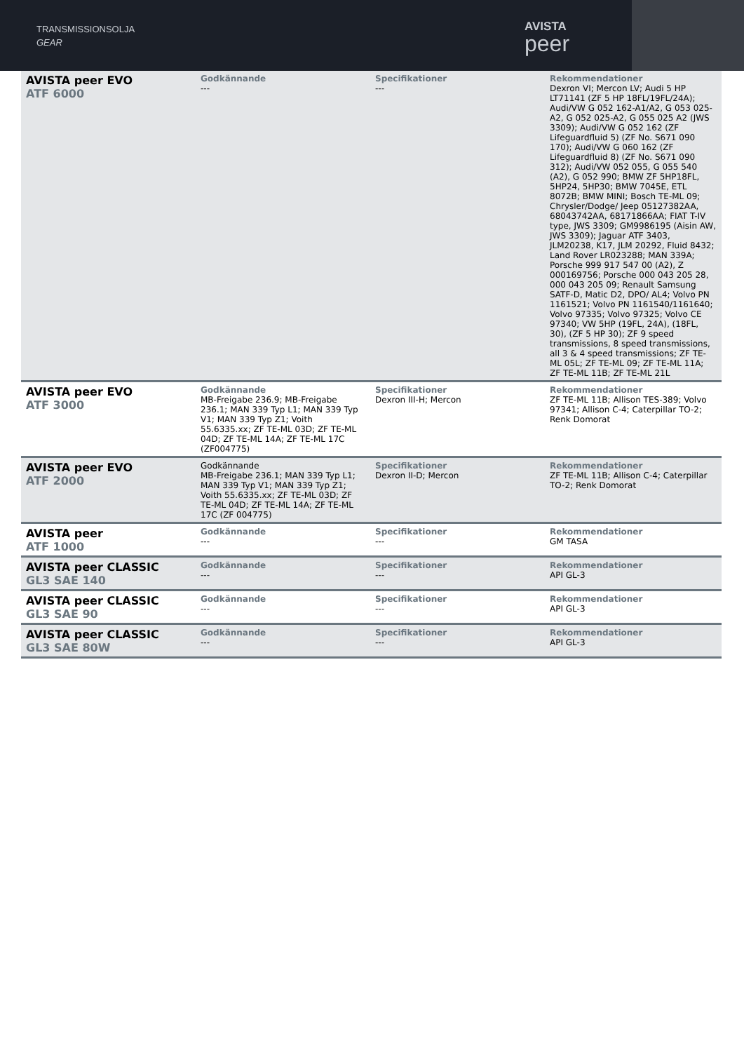TRANSMISSIONSOLJA
GEAR
AVISTA
peer
| AVISTA peer EVO ATF 6000 | Godkännande --- | Specifikationer --- | Rekommendationer Dexron VI; Mercon LV; Audi 5 HP LT71141 (ZF 5 HP 18FL/19FL/24A); Audi/VW G 052 162-A1/A2, G 053 025-A2, G 052 025-A2, G 055 025 A2 (JWS 3309); Audi/VW G 052 162 (ZF Lifeguardfluid 5) (ZF No. S671 090 170); Audi/VW G 060 162 (ZF Lifeguardfluid 8) (ZF No. S671 090 312); Audi/VW 052 055, G 055 540 (A2), G 052 990; BMW ZF 5HP18FL, 5HP24, 5HP30; BMW 7045E, ETL 8072B; BMW MINI; Bosch TE-ML 09; Chrysler/Dodge/ Jeep 05127382AA, 68043742AA, 68171866AA; FIAT T-IV type, JWS 3309; GM9986195 (Aisin AW, JWS 3309); Jaguar ATF 3403, JLM20238, K17, JLM 20292, Fluid 8432; Land Rover LR023288; MAN 339A; Porsche 999 917 547 00 (A2), Z 000169756; Porsche 000 043 205 28, 000 043 205 09; Renault Samsung SATF-D, Matic D2, DPO/ AL4; Volvo PN 1161521; Volvo PN 1161540/1161640; Volvo 97335; Volvo 97325; Volvo CE 97340; VW 5HP (19FL, 24A), (18FL, 30), (ZF 5 HP 30); ZF 9 speed transmissions, 8 speed transmissions, all 3 & 4 speed transmissions; ZF TE-ML 05L; ZF TE-ML 09; ZF TE-ML 11A; ZF TE-ML 11B; ZF TE-ML 21L |
| AVISTA peer EVO ATF 3000 | Godkännande MB-Freigabe 236.9; MB-Freigabe 236.1; MAN 339 Typ L1; MAN 339 Typ V1; MAN 339 Typ Z1; Voith 55.6335.xx; ZF TE-ML 03D; ZF TE-ML 04D; ZF TE-ML 14A; ZF TE-ML 17C (ZF004775) | Specifikationer Dexron III-H; Mercon | Rekommendationer ZF TE-ML 11B; Allison TES-389; Volvo 97341; Allison C-4; Caterpillar TO-2; Renk Domorat |
| AVISTA peer EVO ATF 2000 | Godkännande MB-Freigabe 236.1; MAN 339 Typ L1; MAN 339 Typ V1; MAN 339 Typ Z1; Voith 55.6335.xx; ZF TE-ML 03D; ZF TE-ML 04D; ZF TE-ML 14A; ZF TE-ML 17C (ZF 004775) | Specifikationer Dexron II-D; Mercon | Rekommendationer ZF TE-ML 11B; Allison C-4; Caterpillar TO-2; Renk Domorat |
| AVISTA peer ATF 1000 | Godkännande --- | Specifikationer --- | Rekommendationer GM TASA |
| AVISTA peer CLASSIC GL3 SAE 140 | Godkännande --- | Specifikationer --- | Rekommendationer API GL-3 |
| AVISTA peer CLASSIC GL3 SAE 90 | Godkännande --- | Specifikationer --- | Rekommendationer API GL-3 |
| AVISTA peer CLASSIC GL3 SAE 80W | Godkännande --- | Specifikationer --- | Rekommendationer API GL-3 |